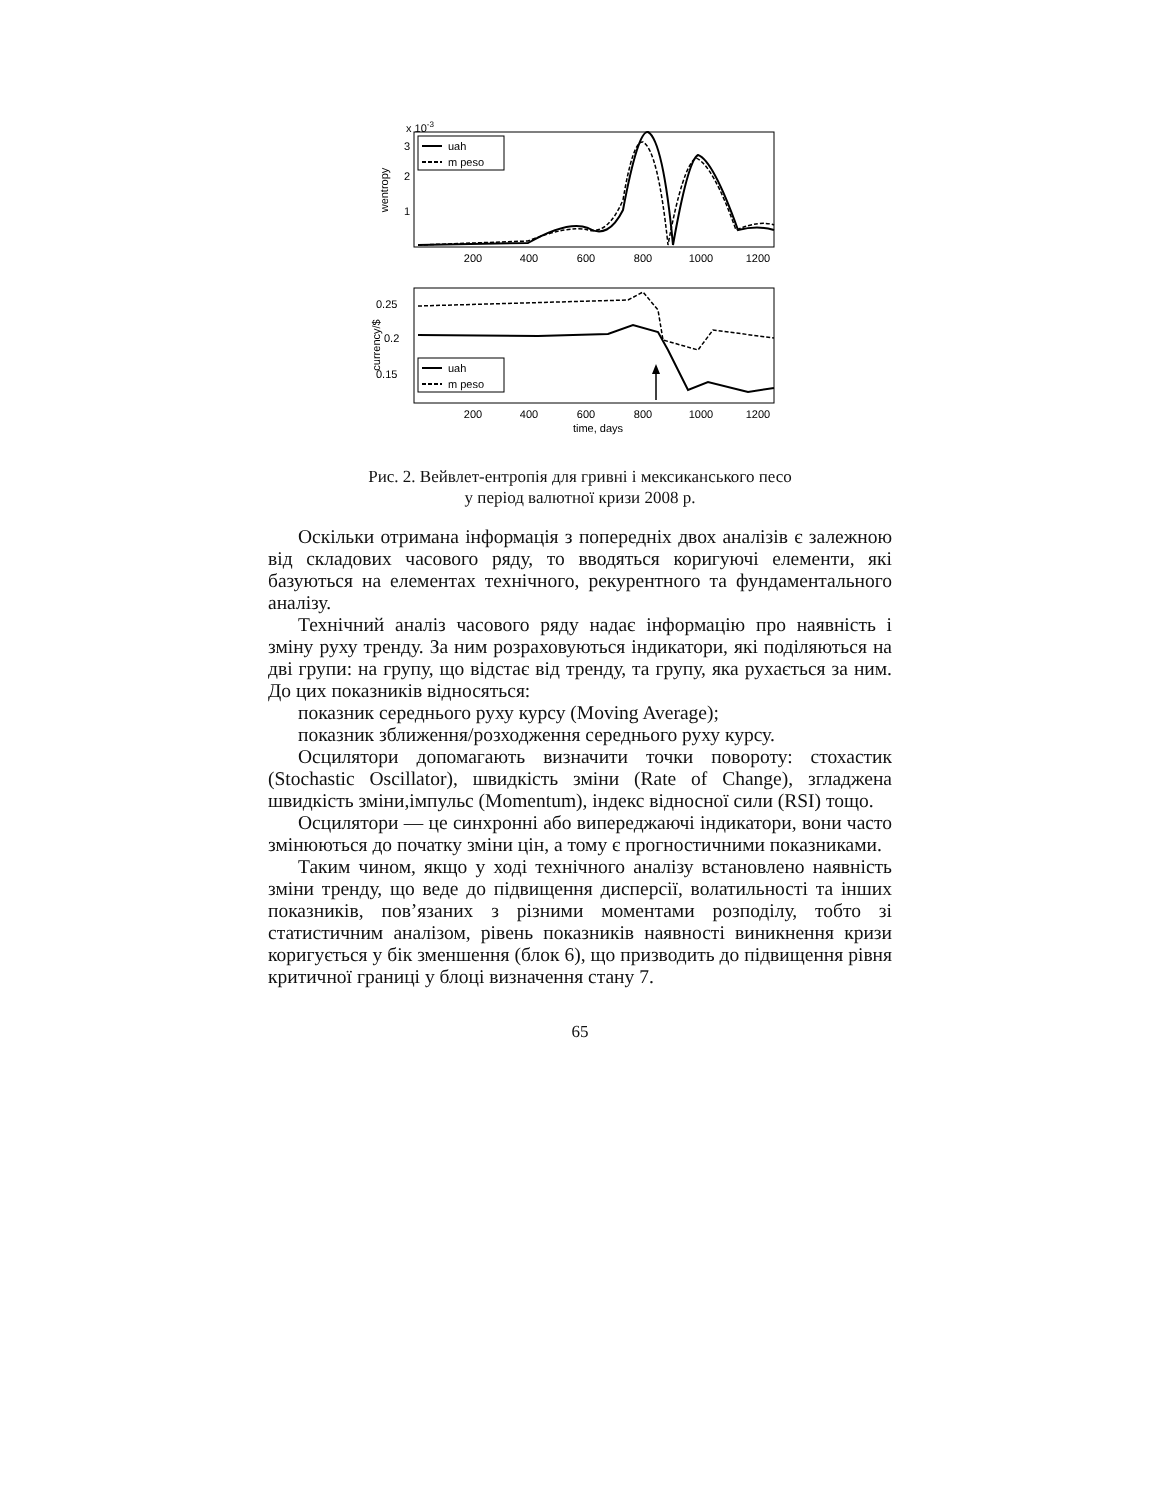x 10-3
wentropy
3
2
1
200
400
600
800
1000
1200
uah
m peso
currency/$
0.25
0.2
0.15
200
400
600
800
1000
1200
time, days
uah
m peso
Рис. 2. Вейвлет-ентропія для гривні і мексиканського песо
у період валютної кризи 2008 р.
Оскільки отримана інформація з попередніх двох аналізів є залежною від складових часового ряду, то вводяться коригуючі елементи, які базуються на елементах технічного, рекурентного та фундаментального аналізу.
Технічний аналіз часового ряду надає інформацію про наявність і зміну руху тренду. За ним розраховуються індикатори, які поділяються на дві групи: на групу, що відстає від тренду, та групу, яка рухається за ним. До цих показників відносяться:
показник середнього руху курсу (Moving Average);
показник зближення/розходження середнього руху курсу.
Осцилятори допомагають визначити точки повороту: стохастик (Stochastic Oscillator), швидкість зміни (Rate of Change), згладжена швидкість зміни,імпульс (Momentum), індекс відносної сили (RSI) тощо.
Осцилятори — це синхронні або випереджаючі індикатори, вони часто змінюються до початку зміни цін, а тому є прогностичними показниками.
Таким чином, якщо у ході технічного аналізу встановлено наявність зміни тренду, що веде до підвищення дисперсії, волатильності та інших показників, пов’язаних з різними моментами розподілу, тобто зі статистичним аналізом, рівень показників наявності виникнення кризи коригується у бік зменшення (блок 6), що призводить до підвищення рівня критичної границі у блоці визначення стану 7.
65